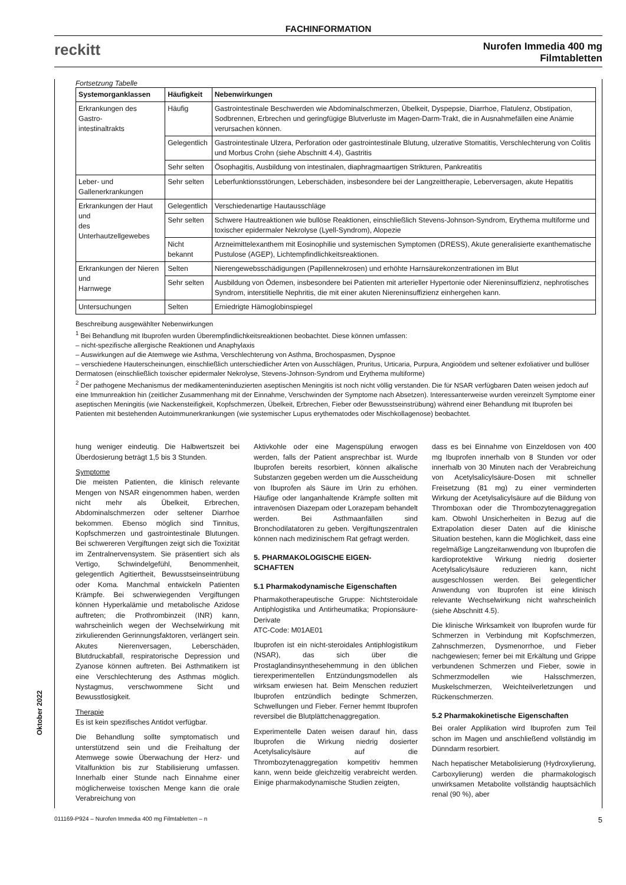FACHINFORMATION
reckitt
Nurofen Immedia 400 mg
Filmtabletten
Fortsetzung Tabelle
| Systemorganklassen | Häufigkeit | Nebenwirkungen |
| --- | --- | --- |
| Erkrankungen des Gastro- intestinaltrakts | Häufig | Gastrointestinale Beschwerden wie Abdominalschmerzen, Übelkeit, Dyspepsie, Diarrhoe, Flatulenz, Obstipation, Sodbrennen, Erbrechen und geringfügige Blutverluste im Magen-Darm-Trakt, die in Ausnahmefällen eine Anämie verursachen können. |
| | Gelegentlich | Gastrointestinale Ulzera, Perforation oder gastrointestinale Blutung, ulzerative Stomatitis, Verschlechterung von Colitis und Morbus Crohn (siehe Abschnitt 4.4), Gastritis |
| | Sehr selten | Ösophagitis, Ausbildung von intestinalen, diaphragmaartigen Strikturen, Pankreatitis |
| Leber- und Gallenerkrankungen | Sehr selten | Leberfunktionsstörungen, Leberschäden, insbesondere bei der Langzeittherapie, Leberversagen, akute Hepatitis |
| Erkrankungen der Haut und des Unterhautzellgewebes | Gelegentlich | Verschiedenartige Hautausschläge |
| | Sehr selten | Schwere Hautreaktionen wie bullöse Reaktionen, einschließlich Stevens-Johnson-Syndrom, Erythema multiforme und toxischer epidermaler Nekrolyse (Lyell-Syndrom), Alopezie |
| | Nicht bekannt | Arzneimittelexanthem mit Eosinophilie und systemischen Symptomen (DRESS), Akute generalisierte exanthematische Pustulose (AGEP), Lichtempfindlichkeitsreaktionen. |
| Erkrankungen der Nieren und Harnwege | Selten | Nierengewebsschädigungen (Papillennekrosen) und erhöhte Harnsäurekonzentrationen im Blut |
| | Sehr selten | Ausbildung von Ödemen, insbesondere bei Patienten mit arterieller Hypertonie oder Niereninsuffizienz, nephrotisches Syndrom, interstitielle Nephritis, die mit einer akuten Niereninsuffizienz einhergehen kann. |
| Untersuchungen | Selten | Erniedrigte Hämoglobinspiegel |
Beschreibung ausgewählter Nebenwirkungen
<sup>1</sup> Bei Behandlung mit Ibuprofen wurden Überempfindlichkeitsreaktionen beobachtet. Diese können umfassen:
– nicht-spezifische allergische Reaktionen und Anaphylaxis
– Auswirkungen auf die Atemwege wie Asthma, Verschlechterung von Asthma, Brochospasmen, Dyspnoe
– verschiedene Hauterscheinungen, einschließlich unterschiedlicher Arten von Ausschlägen, Pruritus, Urticaria, Purpura, Angioödem und seltener exfoliativer und bullöser Dermatosen (einschließlich toxischer epidermaler Nekrolyse, Stevens-Johnson-Syndrom und Erythema multiforme)
<sup>2</sup> Der pathogene Mechanismus der medikamenteninduzierten aseptischen Meningitis ist noch nicht völlig verstanden. Die für NSAR verfügbaren Daten weisen jedoch auf eine Immunreaktion hin (zeitlicher Zusammenhang mit der Einnahme, Verschwinden der Symptome nach Absetzen). Interessanterweise wurden vereinzelt Symptome einer aseptischen Meningitis (wie Nackensteifigkeit, Kopfschmerzen, Übelkeit, Erbrechen, Fieber oder Bewusstseinstrübung) während einer Behandlung mit Ibuprofen bei Patienten mit bestehenden Autoimmunerkrankungen (wie systemischer Lupus erythematodes oder Mischkollagenose) beobachtet.
hung weniger eindeutig. Die Halbwertszeit bei Überdosierung beträgt 1,5 bis 3 Stunden.
Symptome
Die meisten Patienten, die klinisch relevante Mengen von NSAR eingenommen haben, werden nicht mehr als Übelkeit, Erbrechen, Abdominalschmerzen oder seltener Diarrhoe bekommen. Ebenso möglich sind Tinnitus, Kopfschmerzen und gastrointestinale Blutungen. Bei schwereren Vergiftungen zeigt sich die Toxizität im Zentralnervensystem. Sie präsentiert sich als Vertigo, Schwindelgefühl, Benommenheit, gelegentlich Agitiertheit, Bewusstseinseintrübung oder Koma. Manchmal entwickeln Patienten Krämpfe. Bei schwerwiegenden Vergiftungen können Hyperkalämie und metabolische Azidose auftreten; die Prothrombinzeit (INR) kann, wahrscheinlich wegen der Wechselwirkung mit zirkulierenden Gerinnungsfaktoren, verlängert sein. Akutes Nierenversagen, Leberschäden, Blutdruckabfall, respiratorische Depression und Zyanose können auftreten. Bei Asthmatikern ist eine Verschlechterung des Asthmas möglich. Nystagmus, verschwommene Sicht und Bewusstlosigkeit.
Therapie
Es ist kein spezifisches Antidot verfügbar.
Die Behandlung sollte symptomatisch und unterstützend sein und die Freihaltung der Atemwege sowie Überwachung der Herz- und Vitalfunktion bis zur Stabilisierung umfassen. Innerhalb einer Stunde nach Einnahme einer möglicherweise toxischen Menge kann die orale Verabreichung von
Aktivkohle oder eine Magenspülung erwogen werden, falls der Patient ansprechbar ist. Wurde Ibuprofen bereits resorbiert, können alkalische Substanzen gegeben werden um die Ausscheidung von Ibuprofen als Säure im Urin zu erhöhen. Häufige oder langanhaltende Krämpfe sollten mit intravenösen Diazepam oder Lorazepam behandelt werden. Bei Asthmaanfällen sind Bronchodilatatoren zu geben. Vergiftungszentralen können nach medizinischem Rat gefragt werden.
5. PHARMAKOLOGISCHE EIGEN-
SCHAFTEN
5.1 Pharmakodynamische Eigenschaften
Pharmakotherapeutische Gruppe: Nichtsteroidale Antiphlogistika und Antirheumatika; Propionsäure-Derivate
ATC-Code: M01AE01
Ibuprofen ist ein nicht-steroidales Antiphlogistikum (NSAR), das sich über die Prostaglandinsynthesehemmung in den üblichen tierexperimentellen Entzündungsmodellen als wirksam erwiesen hat. Beim Menschen reduziert Ibuprofen entzündlich bedingte Schmerzen, Schwellungen und Fieber. Ferner hemmt Ibuprofen reversibel die Blutplättchenaggregation.
Experimentelle Daten weisen darauf hin, dass Ibuprofen die Wirkung niedrig dosierter Acetylsalicylsäure auf die Thrombozytenaggregation kompetitiv hemmen kann, wenn beide gleichzeitig verabreicht werden. Einige pharmakodynamische Studien zeigten,
dass es bei Einnahme von Einzeldosen von 400 mg Ibuprofen innerhalb von 8 Stunden vor oder innerhalb von 30 Minuten nach der Verabreichung von Acetylsalicylsäure-Dosen mit schneller Freisetzung (81 mg) zu einer verminderten Wirkung der Acetylsalicylsäure auf die Bildung von Thromboxan oder die Thrombozytenaggregation kam. Obwohl Unsicherheiten in Bezug auf die Extrapolation dieser Daten auf die klinische Situation bestehen, kann die Möglichkeit, dass eine regelmäßige Langzeitanwendung von Ibuprofen die kardioprotektive Wirkung niedrig dosierter Acetylsalicylsäure reduzieren kann, nicht ausgeschlossen werden. Bei gelegentlicher Anwendung von Ibuprofen ist eine klinisch relevante Wechselwirkung nicht wahrscheinlich (siehe Abschnitt 4.5).
Die klinische Wirksamkeit von Ibuprofen wurde für Schmerzen in Verbindung mit Kopfschmerzen, Zahnschmerzen, Dysmenorrhoe, und Fieber nachgewiesen; ferner bei mit Erkältung und Grippe verbundenen Schmerzen und Fieber, sowie in Schmerzmodellen wie Halsschmerzen, Muskelschmerzen, Weichteilverletzungen und Rückenschmerzen.
5.2 Pharmakokinetische Eigenschaften
Bei oraler Applikation wird Ibuprofen zum Teil schon im Magen und anschließend vollständig im Dünndarm resorbiert.
Nach hepatischer Metabolisierung (Hydroxylierung, Carboxylierung) werden die pharmakologisch unwirksamen Metabolite vollständig hauptsächlich renal (90 %), aber
Oktober 2022
011169-P924 – Nurofen Immedia 400 mg Filmtabletten – n 5